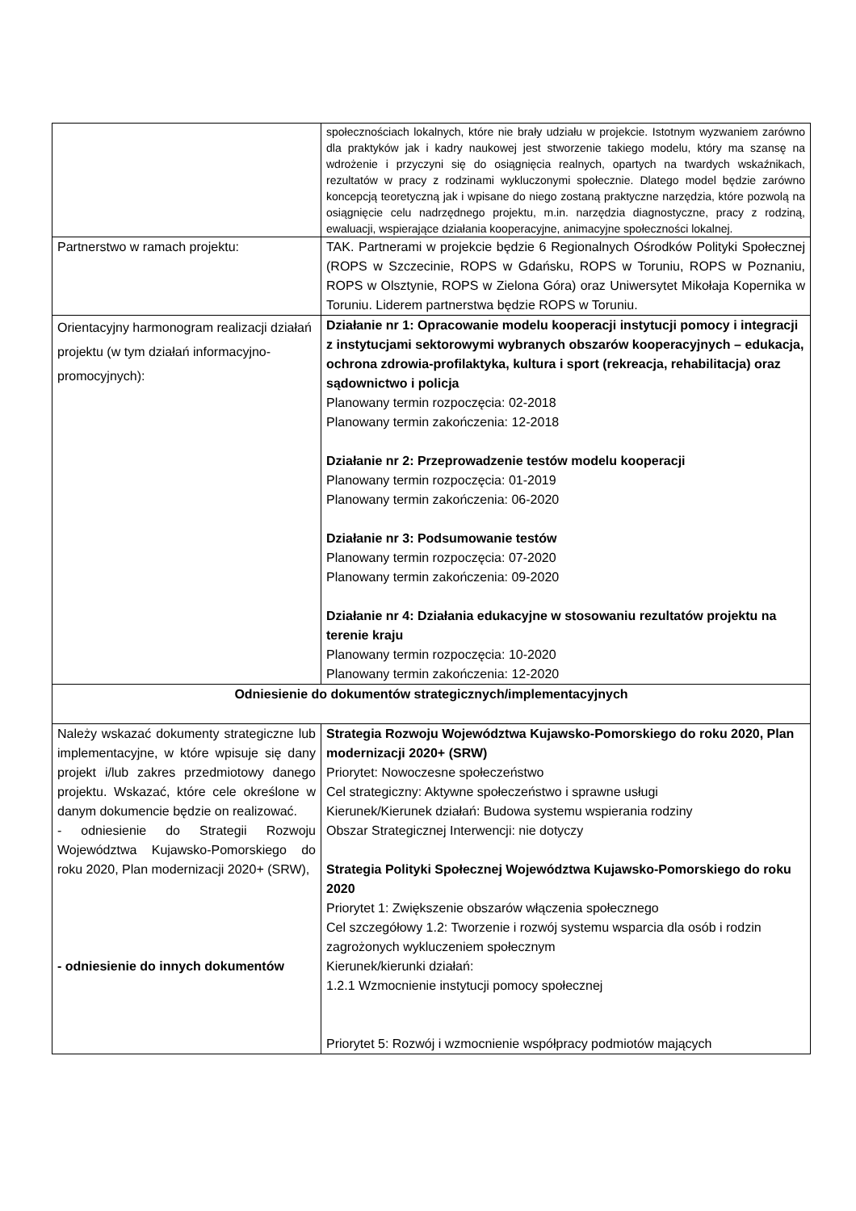| | społecznościach lokalnych, które nie brały udziału w projekcie. Istotnym wyzwaniem zarówno dla praktyków jak i kadry naukowej jest stworzenie takiego modelu, który ma szansę na wdrożenie i przyczyni się do osiągnięcia realnych, opartych na twardych wskaźnikach, rezultatów w pracy z rodzinami wykluczonymi społecznie. Dlatego model będzie zarówno koncepcją teoretyczną jak i wpisane do niego zostaną praktyczne narzędzia, które pozwolą na osiągnięcie celu nadrzędnego projektu, m.in. narzędzia diagnostyczne, pracy z rodziną, ewaluacji, wspierające działania kooperacyjne, animacyjne społeczności lokalnej. |
| Partnerstwo w ramach projektu: | TAK. Partnerami w projekcie będzie 6 Regionalnych Ośrodków Polityki Społecznej (ROPS w Szczecinie, ROPS w Gdańsku, ROPS w Toruniu, ROPS w Poznaniu, ROPS w Olsztynie, ROPS w Zielona Góra) oraz Uniwersytet Mikołaja Kopernika w Toruniu. Liderem partnerstwa będzie ROPS w Toruniu. |
| Orientacyjny harmonogram realizacji działań projektu (w tym działań informacyjno-promocyjnych): | Działanie nr 1: Opracowanie modelu kooperacji instytucji pomocy i integracji z instytucjami sektorowymi wybranych obszarów kooperacyjnych – edukacja, ochrona zdrowia-profilaktyka, kultura i sport (rekreacja, rehabilitacja) oraz sądownictwo i policja Planowany termin rozpoczęcia: 02-2018 Planowany termin zakończenia: 12-2018 Działanie nr 2: Przeprowadzenie testów modelu kooperacji Planowany termin rozpoczęcia: 01-2019 Planowany termin zakończenia: 06-2020 Działanie nr 3: Podsumowanie testów Planowany termin rozpoczęcia: 07-2020 Planowany termin zakończenia: 09-2020 Działanie nr 4: Działania edukacyjne w stosowaniu rezultatów projektu na terenie kraju Planowany termin rozpoczęcia: 10-2020 Planowany termin zakończenia: 12-2020 |
| Odniesienie do dokumentów strategicznych/implementacyjnych | |
| Należy wskazać dokumenty strategiczne lub implementacyjne, w które wpisuje się dany projekt i/lub zakres przedmiotowy danego projektu. Wskazać, które cele określone w danym dokumencie będzie on realizować. - odniesienie do Strategii Rozwoju Województwa Kujawsko-Pomorskiego do roku 2020, Plan modernizacji 2020+ (SRW), - odniesienie do innych dokumentów | Strategia Rozwoju Województwa Kujawsko-Pomorskiego do roku 2020, Plan modernizacji 2020+ (SRW) Priorytet: Nowoczesne społeczeństwo Cel strategiczny: Aktywne społeczeństwo i sprawne usługi Kierunek/Kierunek działań: Budowa systemu wspierania rodziny Obszar Strategicznej Interwencji: nie dotyczy Strategia Polityki Społecznej Województwa Kujawsko-Pomorskiego do roku 2020 Priorytet 1: Zwiększenie obszarów włączenia społecznego Cel szczegółowy 1.2: Tworzenie i rozwój systemu wsparcia dla osób i rodzin zagrożonych wykluczeniem społecznym Kierunek/kierunki działań: 1.2.1 Wzmocnienie instytucji pomocy społecznej Priorytet 5: Rozwój i wzmocnienie współpracy podmiotów mających |